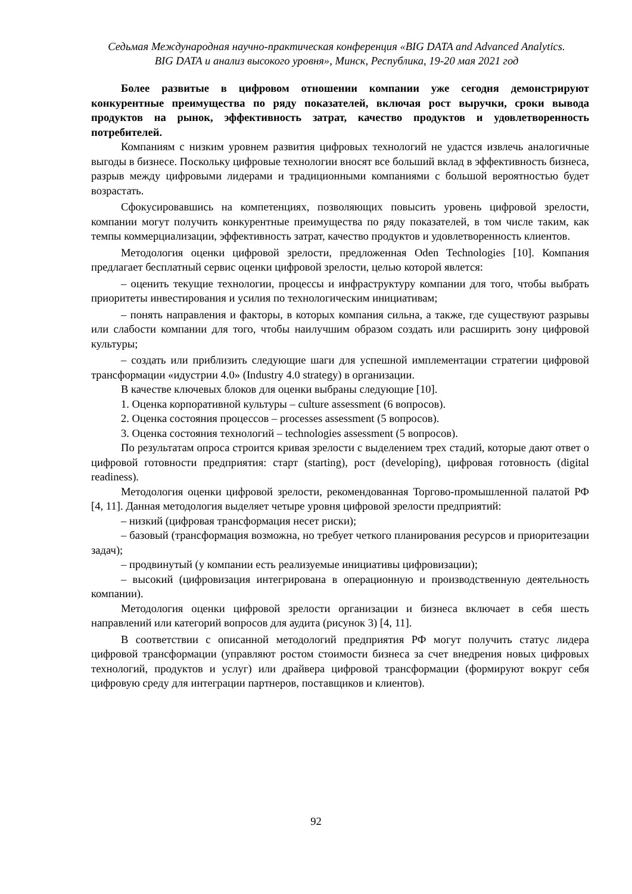Седьмая Международная научно-практическая конференция «BIG DATA and Advanced Analytics.
BIG DATA и анализ высокого уровня», Минск, Республика, 19-20 мая 2021 год
Более развитые в цифровом отношении компании уже сегодня демонстрируют конкурентные преимущества по ряду показателей, включая рост выручки, сроки вывода продуктов на рынок, эффективность затрат, качество продуктов и удовлетворенность потребителей.
Компаниям с низким уровнем развития цифровых технологий не удастся извлечь аналогичные выгоды в бизнесе. Поскольку цифровые технологии вносят все больший вклад в эффективность бизнеса, разрыв между цифровыми лидерами и традиционными компаниями с большой вероятностью будет возрастать.
Сфокусировавшись на компетенциях, позволяющих повысить уровень цифровой зрелости, компании могут получить конкурентные преимущества по ряду показателей, в том числе таким, как темпы коммерциализации, эффективность затрат, качество продуктов и удовлетворенность клиентов.
Методология оценки цифровой зрелости, предложенная Oden Technologies [10]. Компания предлагает бесплатный сервис оценки цифровой зрелости, целью которой явлется:
– оценить текущие технологии, процессы и инфраструктуру компании для того, чтобы выбрать приоритеты инвестирования и усилия по технологическим инициативам;
– понять направления и факторы, в которых компания сильна, а также, где существуют разрывы или слабости компании для того, чтобы наилучшим образом создать или расширить зону цифровой культуры;
– создать или приблизить следующие шаги для успешной имплементации стратегии цифровой трансформации «идустрии 4.0» (Industry 4.0 strategy) в организации.
В качестве ключевых блоков для оценки выбраны следующие [10].
1. Оценка корпоративной культуры – culture assessment (6 вопросов).
2. Оценка состояния процессов – processes assessment (5 вопросов).
3. Оценка состояния технологий – technologies assessment (5 вопросов).
По результатам опроса строится кривая зрелости с выделением трех стадий, которые дают ответ о цифровой готовности предприятия: старт (starting), рост (developing), цифровая готовность (digital readiness).
Методология оценки цифровой зрелости, рекомендованная Торгово-промышленной палатой РФ [4, 11]. Данная методология выделяет четыре уровня цифровой зрелости предприятий:
– низкий (цифровая трансформация несет риски);
– базовый (трансформация возможна, но требует четкого планирования ресурсов и приоритезации задач);
– продвинутый (у компании есть реализуемые инициативы цифровизации);
– высокий (цифровизация интегрирована в операционную и производственную деятельность компании).
Методология оценки цифровой зрелости организации и бизнеса включает в себя шесть направлений или категорий вопросов для аудита (рисунок 3) [4, 11].
В соответствии с описанной методологий предприятия РФ могут получить статус лидера цифровой трансформации (управляют ростом стоимости бизнеса за счет внедрения новых цифровых технологий, продуктов и услуг) или драйвера цифровой трансформации (формируют вокруг себя цифровую среду для интеграции партнеров, поставщиков и клиентов).
92